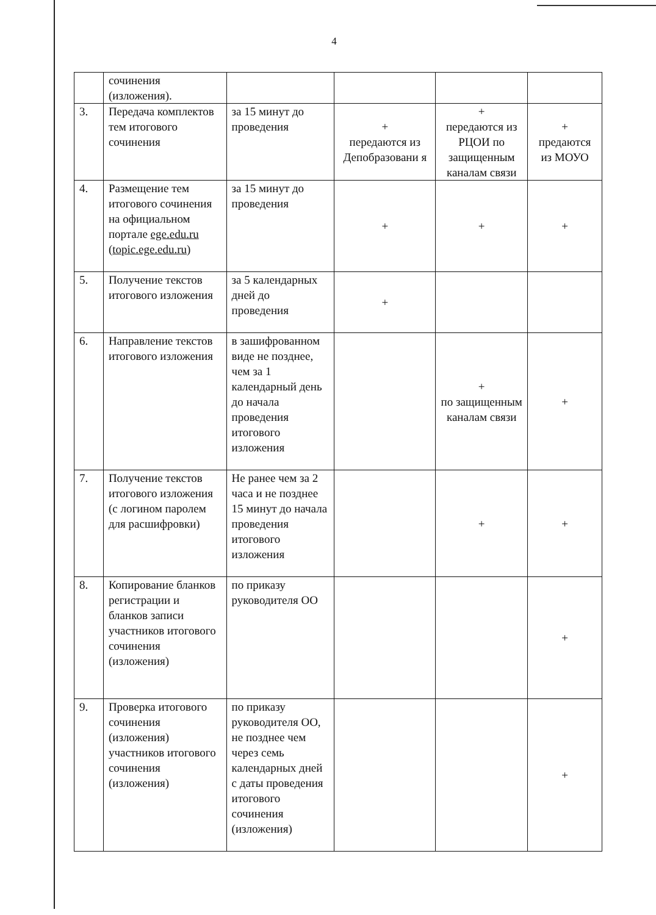4
| | сочинения (изложения). | | | | |
| 3. | Передача комплектов тем итогового сочинения | за 15 минут до проведения | + передаются из Депобразовани я | + передаются из РЦОИ по защищенным каналам связи | + предаются из МОУО |
| 4. | Размещение тем итогового сочинения на официальном портале ege.edu.ru ( topic.ege.edu.ru ) | за 15 минут до проведения | + | + | + |
| 5. | Получение текстов итогового изложения | за 5 календарных дней до проведения | + | | |
| 6. | Направление текстов итогового изложения | в зашифрованном виде не позднее, чем за 1 календарный день до начала проведения итогового изложения | | + по защищенным каналам связи | + |
| 7. | Получение текстов итогового изложения (с логином паролем для расшифровки) | Не ранее чем за 2 часа и не позднее 15 минут до начала проведения итогового изложения | | + | + |
| 8. | Копирование бланков регистрации и бланков записи участников итогового сочинения (изложения) | по приказу руководителя ОО | | | + |
| 9. | Проверка итогового сочинения (изложения) участников итогового сочинения (изложения) | по приказу руководителя ОО, не позднее чем через семь календарных дней с даты проведения итогового сочинения (изложения) | | | + |